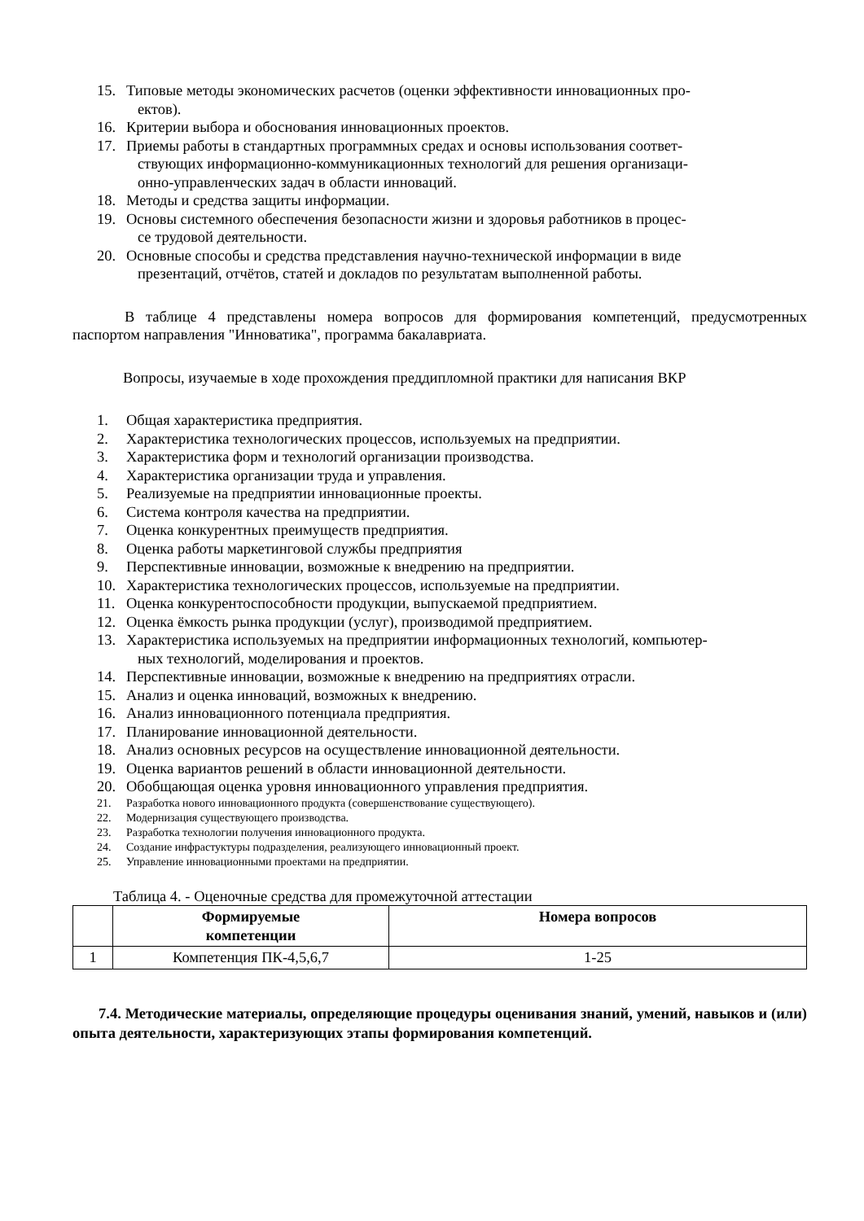15. Типовые методы экономических расчетов (оценки эффективности инновационных про-
ектов).
16. Критерии выбора и обоснования инновационных проектов.
17. Приемы работы в стандартных программных средах и основы использования соответ-
ствующих информационно-коммуникационных технологий для решения организаци-
онно-управленческих задач в области инноваций.
18. Методы и средства защиты информации.
19. Основы системного обеспечения безопасности жизни и здоровья работников в процес-
се трудовой деятельности.
20. Основные способы и средства представления научно-технической информации в виде
презентаций, отчётов, статей и докладов по результатам выполненной работы.
В таблице 4 представлены номера вопросов для формирования компетенций, предусмотренных паспортом направления "Инноватика", программа бакалавриата.
Вопросы, изучаемые в ходе прохождения преддипломной практики для написания ВКР
1. Общая характеристика предприятия.
2. Характеристика технологических процессов, используемых на предприятии.
3. Характеристика форм и технологий организации производства.
4. Характеристика организации труда и управления.
5. Реализуемые на предприятии инновационные проекты.
6. Система контроля качества на предприятии.
7. Оценка конкурентных преимуществ предприятия.
8. Оценка работы маркетинговой службы предприятия
9. Перспективные инновации, возможные к внедрению на предприятии.
10. Характеристика технологических процессов, используемые на предприятии.
11. Оценка конкурентоспособности продукции, выпускаемой предприятием.
12. Оценка ёмкость рынка продукции (услуг), производимой предприятием.
13. Характеристика используемых на предприятии информационных технологий, компьютер-
ных технологий, моделирования и проектов.
14. Перспективные инновации, возможные к внедрению на предприятиях отрасли.
15. Анализ и оценка инноваций, возможных к внедрению.
16. Анализ инновационного потенциала предприятия.
17. Планирование инновационной деятельности.
18. Анализ основных ресурсов на осуществление инновационной деятельности.
19. Оценка вариантов решений в области инновационной деятельности.
20. Обобщающая оценка уровня инновационного управления предприятия.
21. Разработка нового инновационного продукта (совершенствование существующего).
22. Модернизация существующего производства.
23. Разработка технологии получения инновационного продукта.
24. Создание инфрастуктуры подразделения, реализующего инновационный проект.
25. Управление инновационными проектами на предприятии.
Таблица 4. - Оценочные средства для промежуточной аттестации
| | Формируемые компетенции | Номера вопросов |
| --- | --- | --- |
| 1 | Компетенция ПК-4,5,6,7 | 1-25 |
7.4. Методические материалы, определяющие процедуры оценивания знаний, умений, навыков и (или) опыта деятельности, характеризующих этапы формирования компетенций.